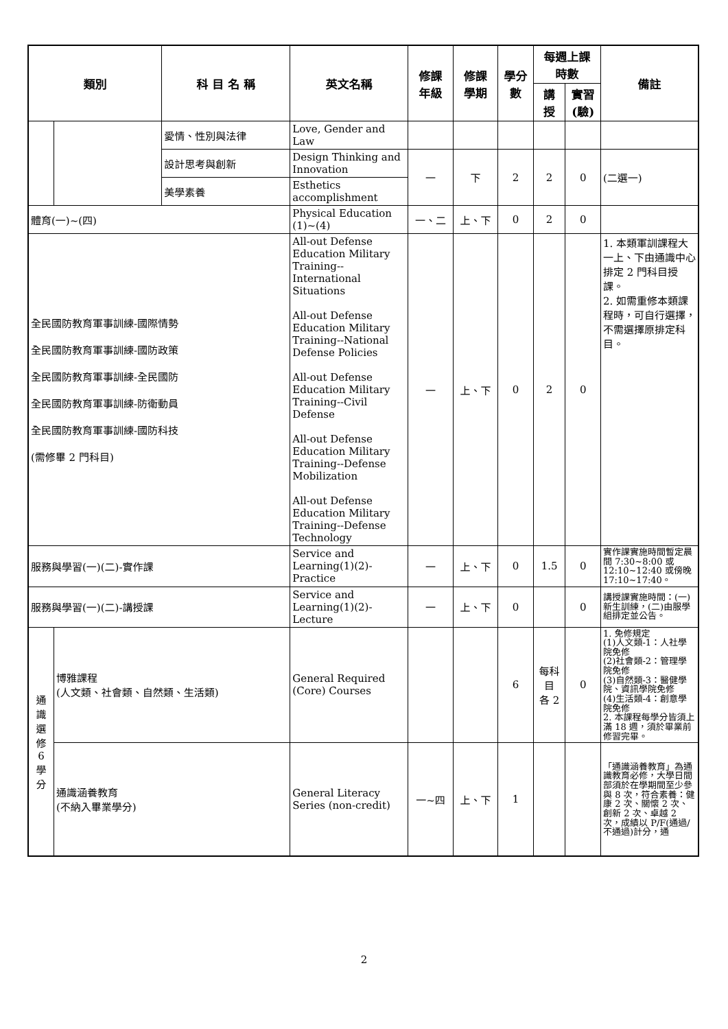| 類別 | | 科 目 名 稱 | 英文名稱 | 修課 年級 | 修課 學期 | 學分 數 | 每週上課 時數 | | 備註 |
| --- | --- | --- | --- | --- | --- | --- | --- | --- | --- |
| | | | | | | | 講 授 | 實習 (驗) | |
| | | 愛情、性別與法律 | Love, Gender and Law | | | | | | |
| | | 設計思考與創新 | Design Thinking and Innovation | 一 | 下 | 2 | 2 | 0 | (二選一) |
| | | 美學素養 | Esthetics accomplishment | | | | | | |
| 體育(一)~(四) | | | Physical Education (1)~(4) | 一、二 | 上、下 | 0 | 2 | 0 | |
| 全民國防教育軍事訓練-國際情勢 全民國防教育軍事訓練-國防政策 全民國防教育軍事訓練-全民國防 全民國防教育軍事訓練-防衛動員 全民國防教育軍事訓練-國防科技 (需修畢 2 門科目) | | | All-out Defense Education Military Training--International Situations All-out Defense Education Military Training--National Defense Policies All-out Defense Education Military Training--Civil Defense All-out Defense Education Military Training--Defense Mobilization All-out Defense Education Military Training--Defense Technology | 一 | 上、下 | 0 | 2 | 0 | 1. 本類軍訓課程大一上、下由通識中心排定 2 門科目授課。 2. 如需重修本類課程時，可自行選擇，不需選擇原排定科目。 |
| 服務與學習(一)(二)-實作課 | | | Service and Learning(1)(2)-Practice | 一 | 上、下 | 0 | 1.5 | 0 | 實作課實施時間暫定晨間 7:30~8:00 或 12:10~12:40 或傍晚 17:10~17:40。 |
| 服務與學習(一)(二)-講授課 | | | Service and Learning(1)(2)-Lecture | 一 | 上、下 | 0 | | 0 | 講授課實施時間：(一)新生訓練，(二)由服學組排定並公告。 |
| 通 識 選 修 6 學 分 | 博雅課程 (人文類、社會類、自然類、生活類) | | General Required (Core) Courses | | | 6 | 每科 目 各 2 | 0 | 1. 免修規定 (1)人文類-1：人社學院免修 (2)社會類-2：管理學院免修 (3)自然類-3：醫健學院、資訊學院免修 (4)生活類-4：創意學院免修 2. 本課程每學分皆須上滿 18 週，須於畢業前修習完畢。 |
| | 通識涵養教育 (不納入畢業學分) | | General Literacy Series (non-credit) | 一~四 | 上、下 | 1 | | | 「通識涵養教育」為通識教育必修，大學日間部須於在學期間至少參與 8 次，符合素養：健康 2 次、關懷 2 次、創新 2 次、卓越 2 次，成績以 P/F(通過/不通過)計分，通 |
2